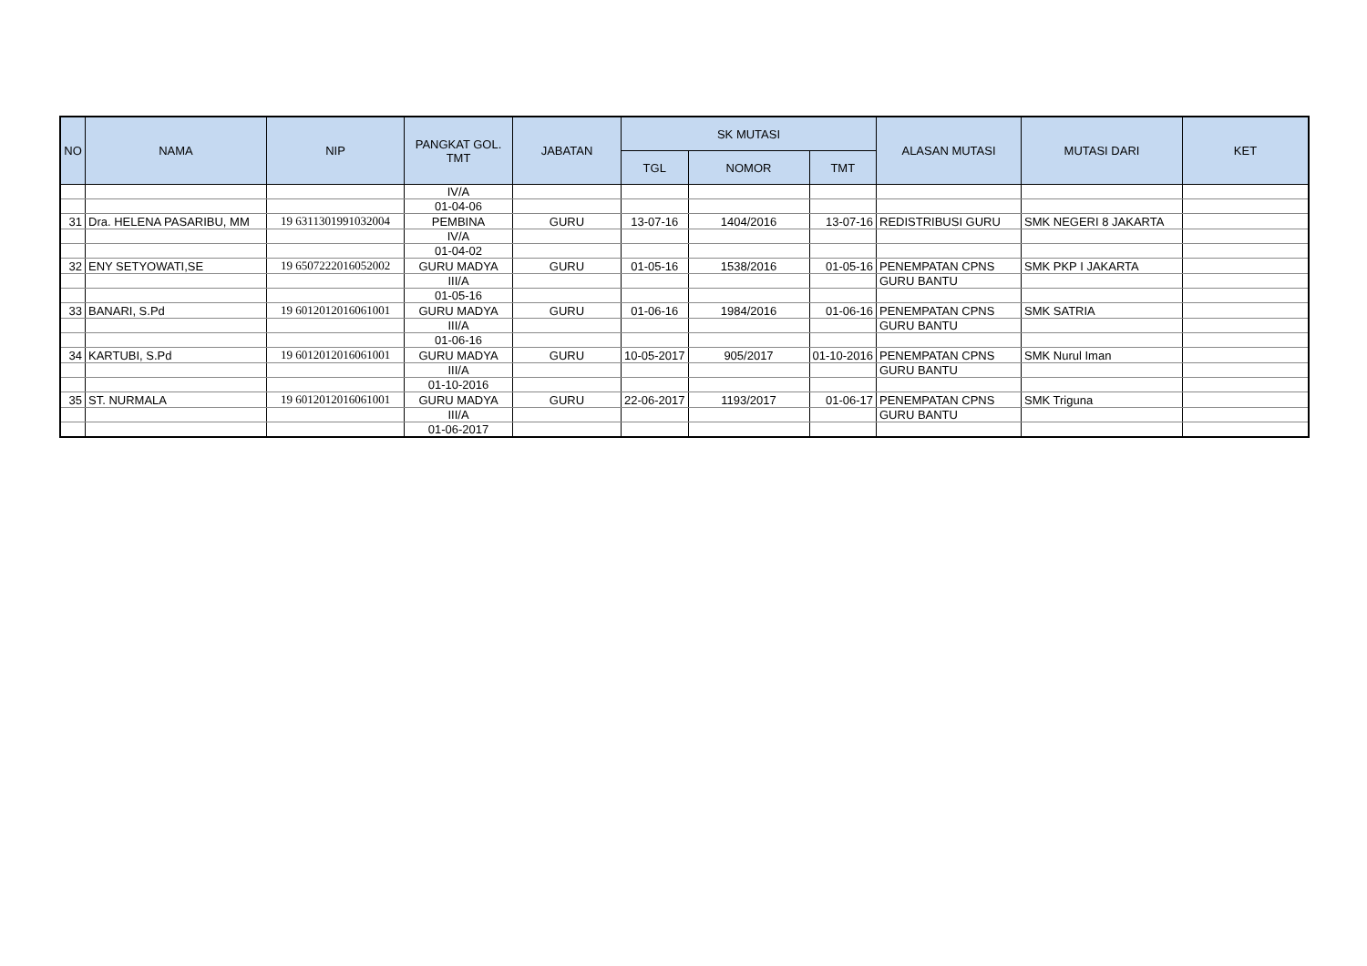| NO | NAMA | NIP | PANGKAT GOL. TMT | JABATAN | SK MUTASI | | | ALASAN MUTASI | MUTASI DARI | KET |
| --- | --- | --- | --- | --- | --- | --- | --- | --- | --- | --- |
| | | | | | TGL | NOMOR | TMT | | | |
| | | | IV/A | | | | | | | |
| | | | 01-04-06 | | | | | | | |
| 31 | Dra. HELENA PASARIBU, MM | 19 6311301991032004 | PEMBINA | GURU | 13-07-16 | 1404/2016 | 13-07-16 | REDISTRIBUSI GURU | SMK NEGERI 8 JAKARTA | |
| | | | IV/A | | | | | | | |
| | | | 01-04-02 | | | | | | | |
| 32 | ENY SETYOWATI,SE | 19 6507222016052002 | GURU MADYA | GURU | 01-05-16 | 1538/2016 | 01-05-16 | PENEMPATAN CPNS | SMK PKP I JAKARTA | |
| | | | III/A | | | | | GURU BANTU | | |
| | | | 01-05-16 | | | | | | | |
| 33 | BANARI, S.Pd | 19 6012012016061001 | GURU MADYA | GURU | 01-06-16 | 1984/2016 | 01-06-16 | PENEMPATAN CPNS | SMK SATRIA | |
| | | | III/A | | | | | GURU BANTU | | |
| | | | 01-06-16 | | | | | | | |
| 34 | KARTUBI, S.Pd | 19 6012012016061001 | GURU MADYA | GURU | 10-05-2017 | 905/2017 | 01-10-2016 | PENEMPATAN CPNS | SMK Nurul Iman | |
| | | | III/A | | | | | GURU BANTU | | |
| | | | 01-10-2016 | | | | | | | |
| 35 | ST. NURMALA | 19 6012012016061001 | GURU MADYA | GURU | 22-06-2017 | 1193/2017 | 01-06-17 | PENEMPATAN CPNS | SMK Triguna | |
| | | | III/A | | | | | GURU BANTU | | |
| | | | 01-06-2017 | | | | | | | |